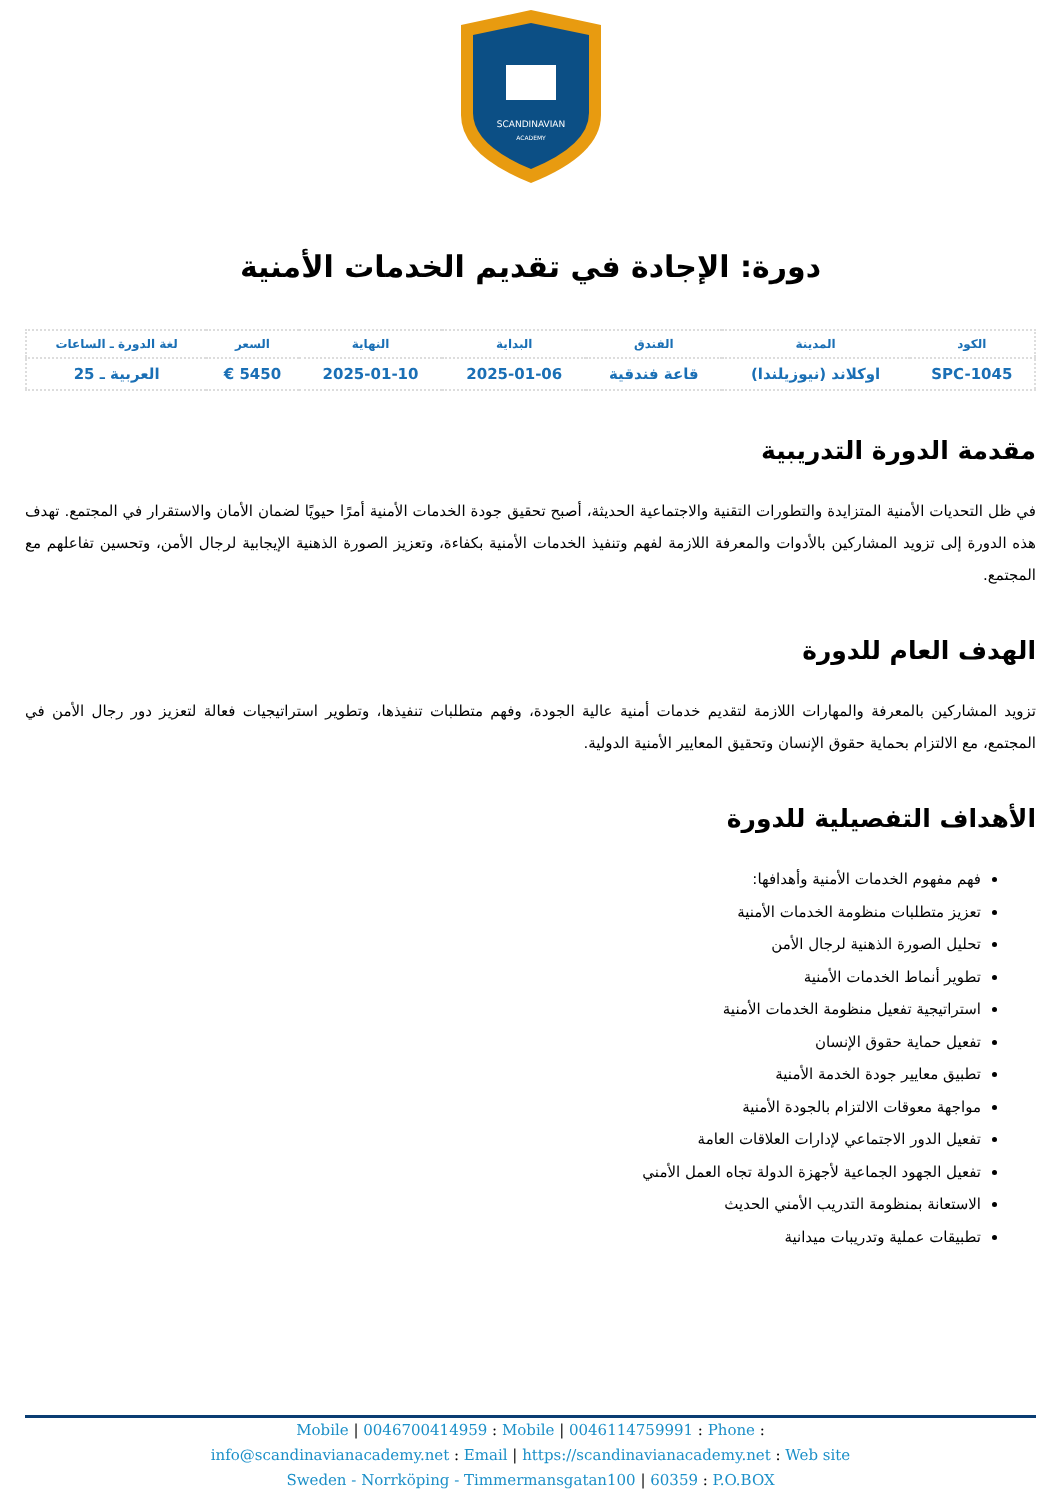SCANDINAVIAN
ACADEMY
دورة: الإجادة في تقديم الخدمات الأمنية
| الكود | المدينة | الفندق | البداية | النهاية | السعر | لغة الدورة ـ الساعات |
| --- | --- | --- | --- | --- | --- | --- |
| SPC-1045 | اوكلاند (نيوزيلندا) | قاعة فندقية | 2025-01-06 | 2025-01-10 | 5450 € | العربية ـ 25 |
مقدمة الدورة التدريبية
في ظل التحديات الأمنية المتزايدة والتطورات التقنية والاجتماعية الحديثة، أصبح تحقيق جودة الخدمات الأمنية أمرًا حيويًا لضمان الأمان والاستقرار في المجتمع. تهدف هذه الدورة إلى تزويد المشاركين بالأدوات والمعرفة اللازمة لفهم وتنفيذ الخدمات الأمنية بكفاءة، وتعزيز الصورة الذهنية الإيجابية لرجال الأمن، وتحسين تفاعلهم مع المجتمع.
الهدف العام للدورة
تزويد المشاركين بالمعرفة والمهارات اللازمة لتقديم خدمات أمنية عالية الجودة، وفهم متطلبات تنفيذها، وتطوير استراتيجيات فعالة لتعزيز دور رجال الأمن في المجتمع، مع الالتزام بحماية حقوق الإنسان وتحقيق المعايير الأمنية الدولية.
الأهداف التفصيلية للدورة
فهم مفهوم الخدمات الأمنية وأهدافها:
تعزيز متطلبات منظومة الخدمات الأمنية
تحليل الصورة الذهنية لرجال الأمن
تطوير أنماط الخدمات الأمنية
استراتيجية تفعيل منظومة الخدمات الأمنية
تفعيل حماية حقوق الإنسان
تطبيق معايير جودة الخدمة الأمنية
مواجهة معوقات الالتزام بالجودة الأمنية
تفعيل الدور الاجتماعي لإدارات العلاقات العامة
تفعيل الجهود الجماعية لأجهزة الدولة تجاه العمل الأمني
الاستعانة بمنظومة التدريب الأمني الحديث
تطبيقات عملية وتدريبات ميدانية
Mobile | 0046700414959 : Mobile | 0046114759991 : Phone :
info@scandinavianacademy.net : Email | https://scandinavianacademy.net : Web site
Sweden - Norrköping - Timmermansgatan100 | 60359 : P.O.BOX